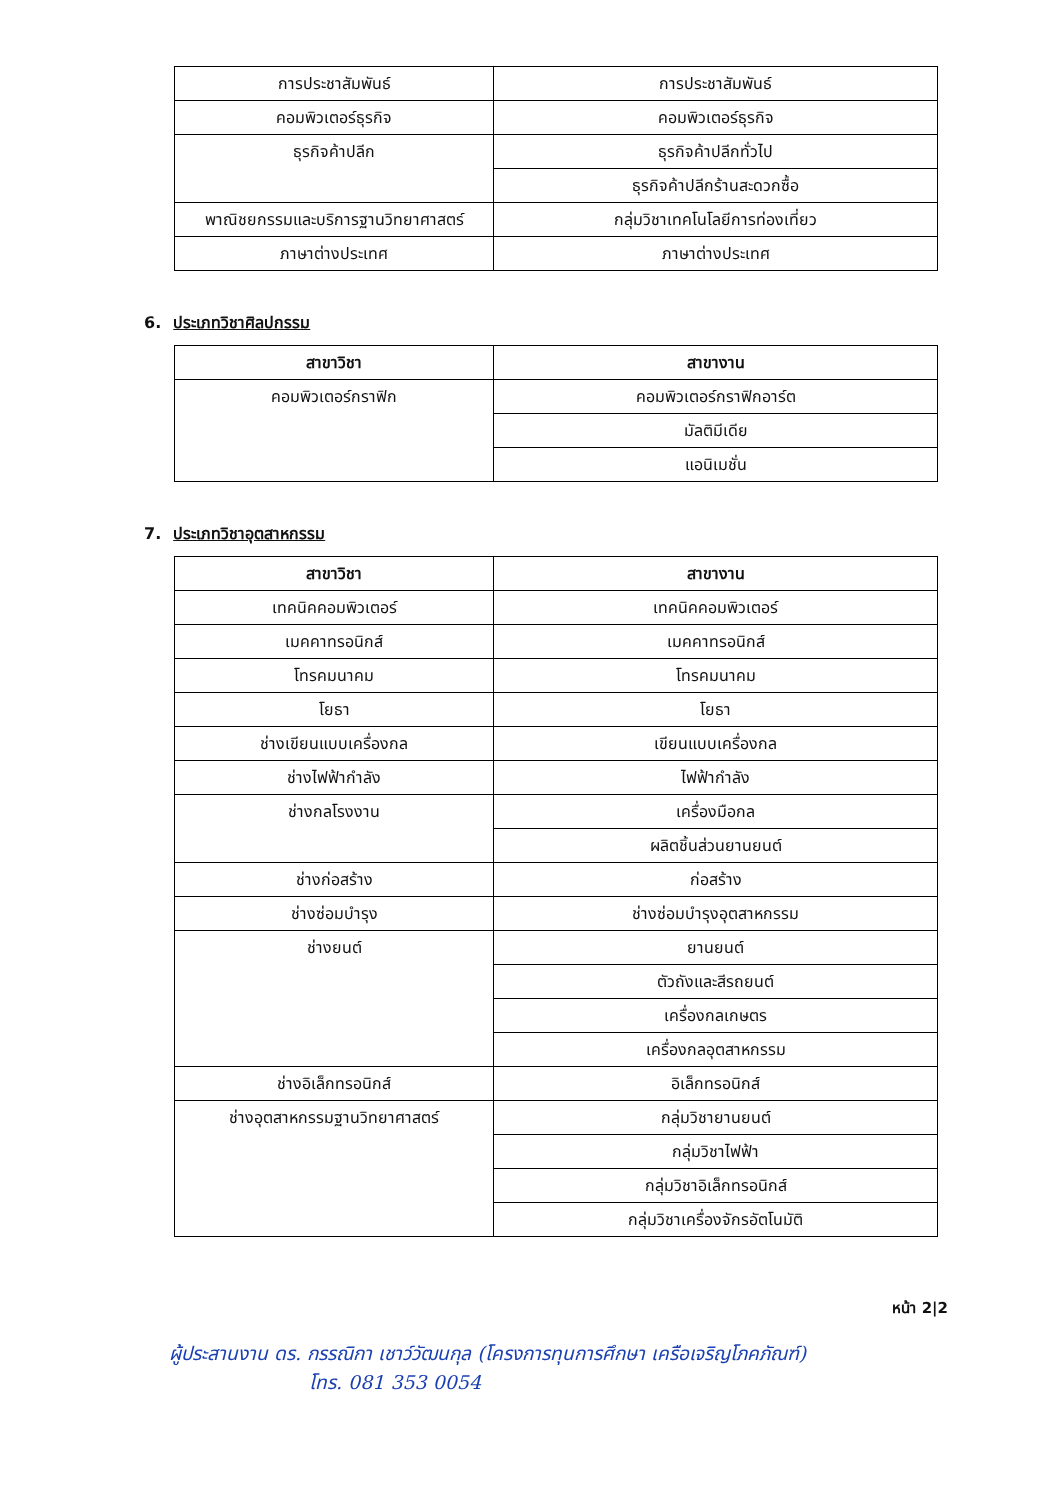| การประชาสัมพันธ์ | การประชาสัมพันธ์ |
| คอมพิวเตอร์ธุรกิจ | คอมพิวเตอร์ธุรกิจ |
| ธุรกิจค้าปลีก | ธุรกิจค้าปลีกทั่วไป |
| | ธุรกิจค้าปลีกร้านสะดวกซื้อ |
| พาณิชยกรรมและบริการฐานวิทยาศาสตร์ | กลุ่มวิชาเทคโนโลยีการท่องเที่ยว |
| ภาษาต่างประเทศ | ภาษาต่างประเทศ |
6. ประเภทวิชาศิลปกรรม
| สาขาวิชา | สาขางาน |
| --- | --- |
| คอมพิวเตอร์กราฟิก | คอมพิวเตอร์กราฟิกอาร์ต |
| | มัลติมีเดีย |
| | แอนิเมชั่น |
7. ประเภทวิชาอุตสาหกรรม
| สาขาวิชา | สาขางาน |
| --- | --- |
| เทคนิคคอมพิวเตอร์ | เทคนิคคอมพิวเตอร์ |
| เมคคาทรอนิกส์ | เมคคาทรอนิกส์ |
| โทรคมนาคม | โทรคมนาคม |
| โยธา | โยธา |
| ช่างเขียนแบบเครื่องกล | เขียนแบบเครื่องกล |
| ช่างไฟฟ้ากำลัง | ไฟฟ้ากำลัง |
| ช่างกลโรงงาน | เครื่องมือกล |
| | ผลิตชิ้นส่วนยานยนต์ |
| ช่างก่อสร้าง | ก่อสร้าง |
| ช่างซ่อมบำรุง | ช่างซ่อมบำรุงอุตสาหกรรม |
| ช่างยนต์ | ยานยนต์ |
| | ตัวถังและสีรถยนต์ |
| | เครื่องกลเกษตร |
| | เครื่องกลอุตสาหกรรม |
| ช่างอิเล็กทรอนิกส์ | อิเล็กทรอนิกส์ |
| ช่างอุตสาหกรรมฐานวิทยาศาสตร์ | กลุ่มวิชายานยนต์ |
| | กลุ่มวิชาไฟฟ้า |
| | กลุ่มวิชาอิเล็กทรอนิกส์ |
| | กลุ่มวิชาเครื่องจักรอัตโนมัติ |
หน้า 2|2
ผู้ประสานงาน ดร. กรรณิกา เชาว์วัฒนกุล (โครงการทุนการศึกษา เครือเจริญโภคภัณฑ์)
โทร. 081 353 0054